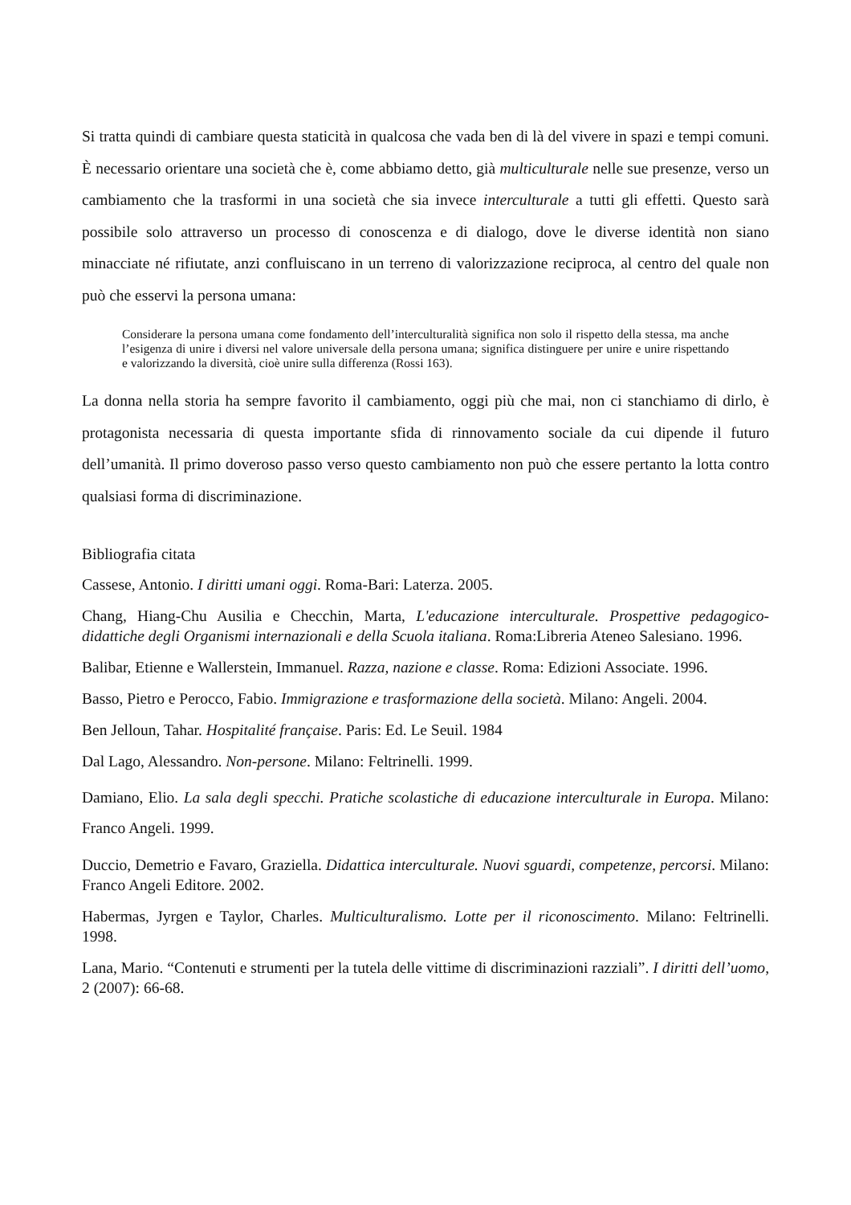Si tratta quindi di cambiare questa staticità in qualcosa che vada ben di là del vivere in spazi e tempi comuni. È necessario orientare una società che è, come abbiamo detto, già multiculturale nelle sue presenze, verso un cambiamento che la trasformi in una società che sia invece interculturale a tutti gli effetti. Questo sarà possibile solo attraverso un processo di conoscenza e di dialogo, dove le diverse identità non siano minacciate né rifiutate, anzi confluiscano in un terreno di valorizzazione reciproca, al centro del quale non può che esservi la persona umana:
Considerare la persona umana come fondamento dell’interculturalità significa non solo il rispetto della stessa, ma anche l’esigenza di unire i diversi nel valore universale della persona umana; significa distinguere per unire e unire rispettando e valorizzando la diversità, cioè unire sulla differenza (Rossi 163).
La donna nella storia ha sempre favorito il cambiamento, oggi più che mai, non ci stanchiamo di dirlo, è protagonista necessaria di questa importante sfida di rinnovamento sociale da cui dipende il futuro dell’umanità. Il primo doveroso passo verso questo cambiamento non può che essere pertanto la lotta contro qualsiasi forma di discriminazione.
Bibliografia citata
Cassese, Antonio. I diritti umani oggi. Roma-Bari: Laterza. 2005.
Chang, Hiang-Chu Ausilia e Checchin, Marta, L'educazione interculturale. Prospettive pedagogico-didattiche degli Organismi internazionali e della Scuola italiana. Roma:Libreria Ateneo Salesiano. 1996.
Balibar, Etienne e Wallerstein, Immanuel. Razza, nazione e classe. Roma: Edizioni Associate. 1996.
Basso, Pietro e Perocco, Fabio. Immigrazione e trasformazione della società. Milano: Angeli. 2004.
Ben Jelloun, Tahar. Hospitalité française. Paris: Ed. Le Seuil. 1984
Dal Lago, Alessandro. Non-persone. Milano: Feltrinelli. 1999.
Damiano, Elio. La sala degli specchi. Pratiche scolastiche di educazione interculturale in Europa. Milano: Franco Angeli. 1999.
Duccio, Demetrio e Favaro, Graziella. Didattica interculturale. Nuovi sguardi, competenze, percorsi. Milano: Franco Angeli Editore. 2002.
Habermas, Jyrgen e Taylor, Charles. Multiculturalismo. Lotte per il riconoscimento. Milano: Feltrinelli. 1998.
Lana, Mario. “Contenuti e strumenti per la tutela delle vittime di discriminazioni razziali”. I diritti dell’uomo, 2 (2007): 66-68.